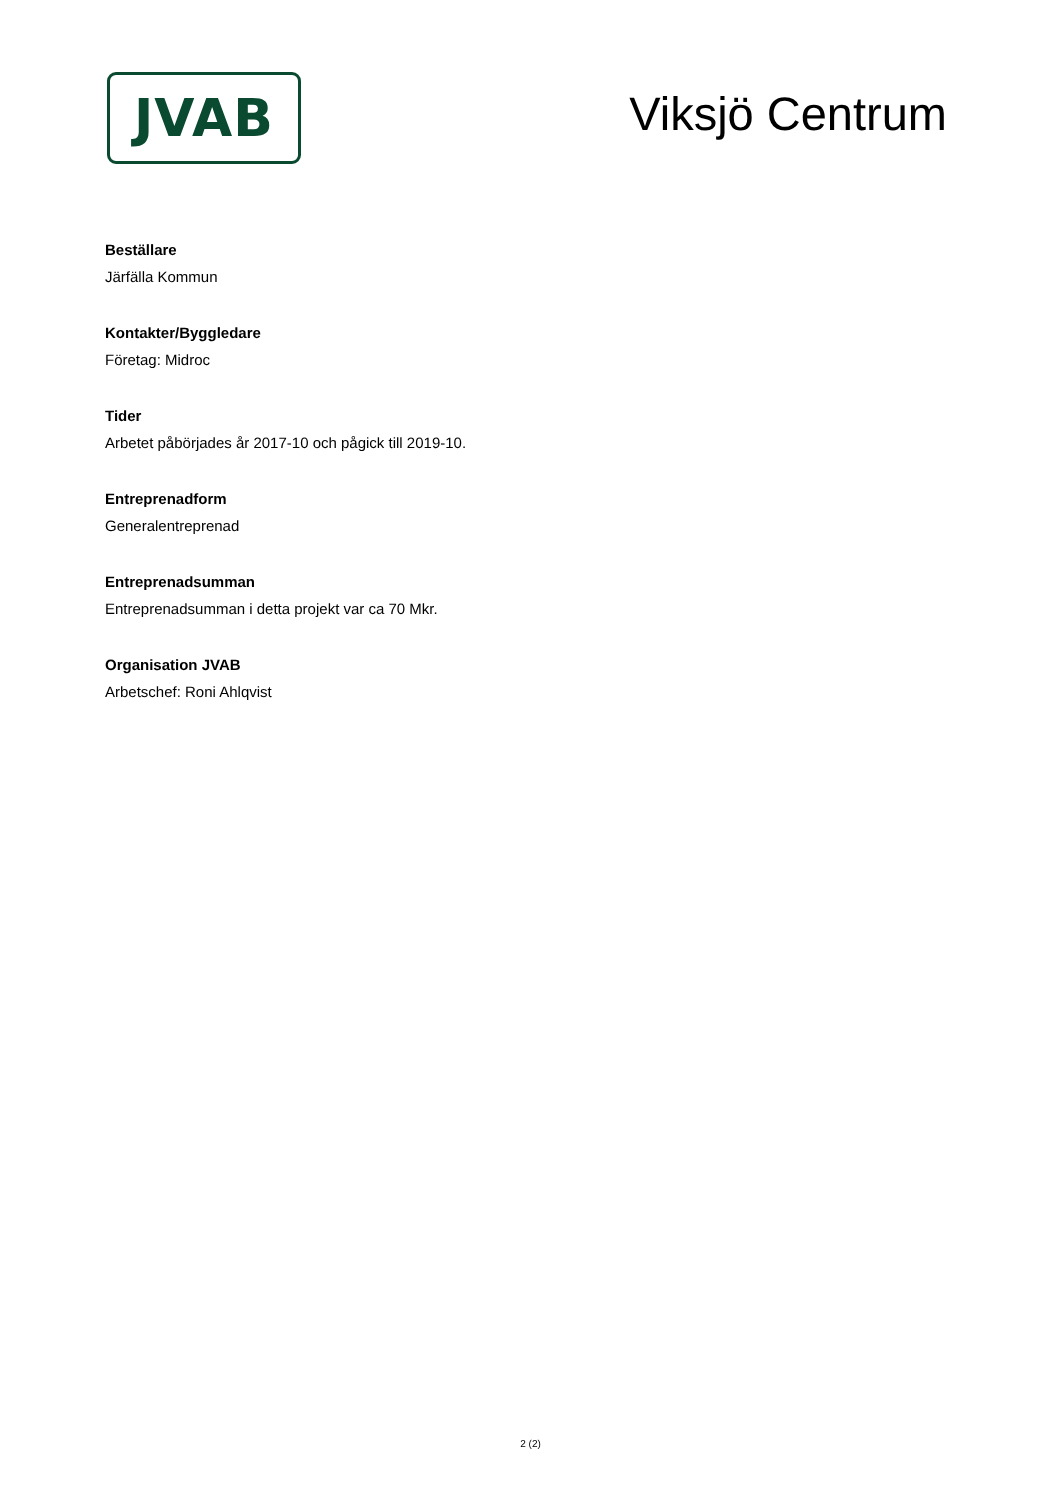JVAB
Viksjö Centrum
Beställare
Järfälla Kommun
Kontakter/Byggledare
Företag: Midroc
Tider
Arbetet påbörjades år 2017-10 och pågick till 2019-10.
Entreprenadform
Generalentreprenad
Entreprenadsumman
Entreprenadsumman i detta projekt var ca 70 Mkr.
Organisation JVAB
Arbetschef: Roni Ahlqvist
2 (2)